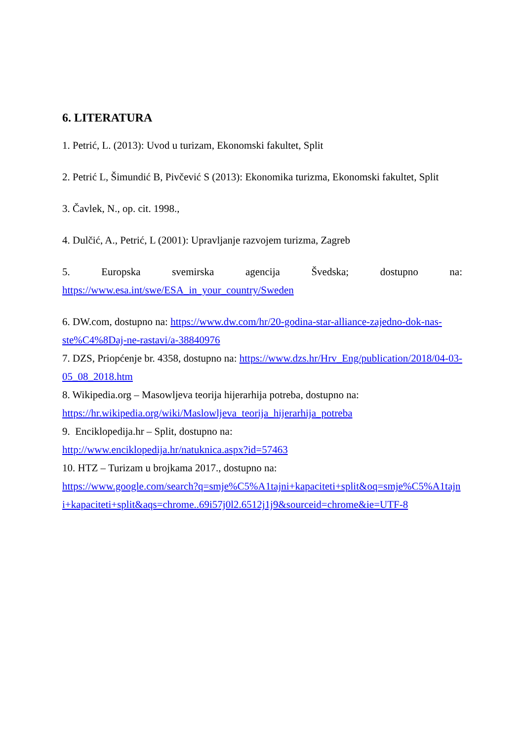6. LITERATURA
1. Petrić, L. (2013): Uvod u turizam, Ekonomski fakultet, Split
2. Petrić L, Šimundić B, Pivčević S (2013): Ekonomika turizma, Ekonomski fakultet, Split
3. Čavlek, N., op. cit. 1998.,
4. Dulčić, A., Petrić, L (2001): Upravljanje razvojem turizma, Zagreb
5. Europska svemirska agencija Švedska; dostupno na:
https://www.esa.int/swe/ESA_in_your_country/Sweden
6. DW.com, dostupno na: https://www.dw.com/hr/20-godina-star-alliance-zajedno-dok-nas-ste%C4%8Daj-ne-rastavi/a-38840976
7. DZS, Priopćenje br. 4358, dostupno na: https://www.dzs.hr/Hrv_Eng/publication/2018/04-03-05_08_2018.htm
8. Wikipedia.org – Masowljeva teorija hijerarhija potreba, dostupno na:
https://hr.wikipedia.org/wiki/Maslowljeva_teorija_hijerarhija_potreba
9. Enciklopedija.hr – Split, dostupno na:
http://www.enciklopedija.hr/natuknica.aspx?id=57463
10. HTZ – Turizam u brojkama 2017., dostupno na:
https://www.google.com/search?q=smje%C5%A1tajni+kapaciteti+split&oq=smje%C5%A1tajni+kapaciteti+split&aqs=chrome..69i57j0l2.6512j1j9&sourceid=chrome&ie=UTF-8